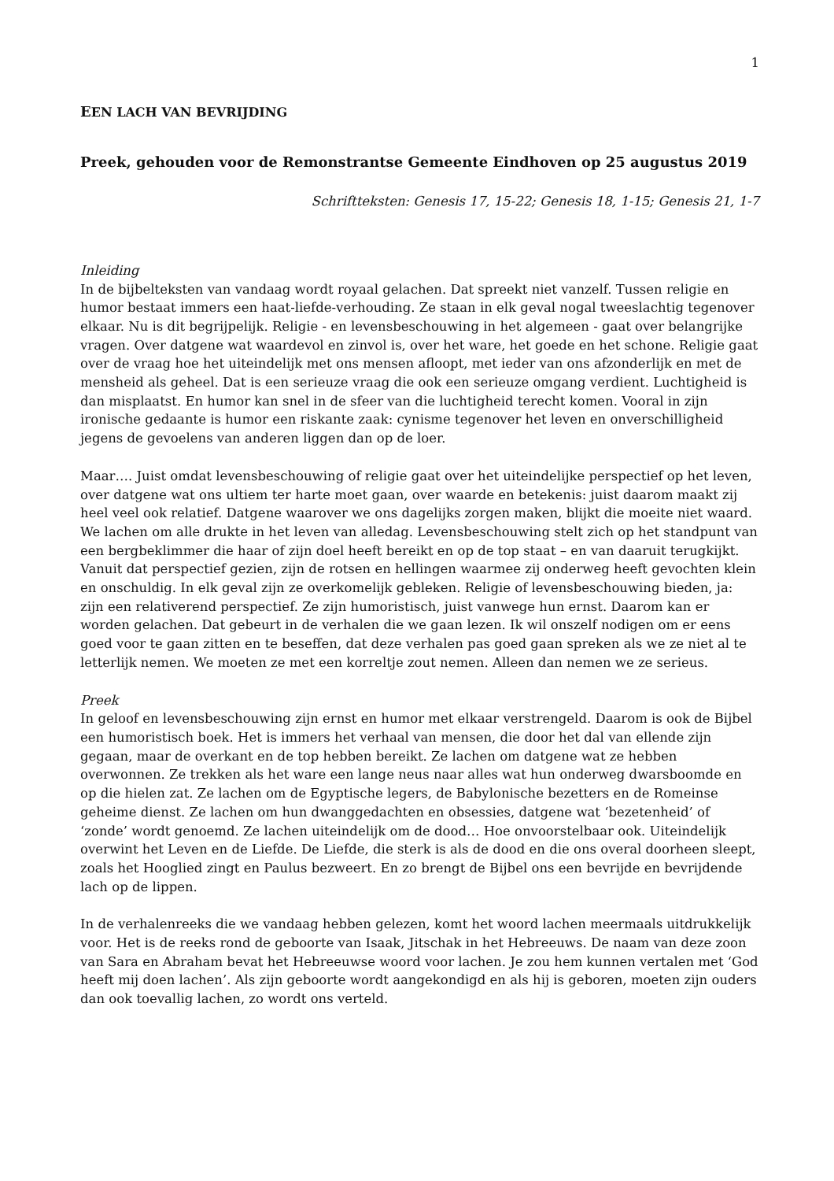1
EEN LACH VAN BEVRIJDING
Preek, gehouden voor de Remonstrantse Gemeente Eindhoven op 25 augustus 2019
Schriftteksten: Genesis 17, 15-22; Genesis 18, 1-15; Genesis 21, 1-7
Inleiding
In de bijbelteksten van vandaag wordt royaal gelachen. Dat spreekt niet vanzelf. Tussen religie en humor bestaat immers een haat-liefde-verhouding. Ze staan in elk geval nogal tweeslachtig tegenover elkaar. Nu is dit begrijpelijk. Religie - en levensbeschouwing in het algemeen - gaat over belangrijke vragen. Over datgene wat waardevol en zinvol is, over het ware, het goede en het schone. Religie gaat over de vraag hoe het uiteindelijk met ons mensen afloopt, met ieder van ons afzonderlijk en met de mensheid als geheel. Dat is een serieuze vraag die ook een serieuze omgang verdient. Luchtigheid is dan misplaatst. En humor kan snel in de sfeer van die luchtigheid terecht komen. Vooral in zijn ironische gedaante is humor een riskante zaak: cynisme tegenover het leven en onverschilligheid jegens de gevoelens van anderen liggen dan op de loer.
Maar…. Juist omdat levensbeschouwing of religie gaat over het uiteindelijke perspectief op het leven, over datgene wat ons ultiem ter harte moet gaan, over waarde en betekenis: juist daarom maakt zij heel veel ook relatief. Datgene waarover we ons dagelijks zorgen maken, blijkt die moeite niet waard. We lachen om alle drukte in het leven van alledag. Levensbeschouwing stelt zich op het standpunt van een bergbeklimmer die haar of zijn doel heeft bereikt en op de top staat – en van daaruit terugkijkt. Vanuit dat perspectief gezien, zijn de rotsen en hellingen waarmee zij onderweg heeft gevochten klein en onschuldig. In elk geval zijn ze overkomelijk gebleken. Religie of levensbeschouwing bieden, ja: zijn een relativerend perspectief. Ze zijn humoristisch, juist vanwege hun ernst. Daarom kan er worden gelachen. Dat gebeurt in de verhalen die we gaan lezen. Ik wil onszelf nodigen om er eens goed voor te gaan zitten en te beseffen, dat deze verhalen pas goed gaan spreken als we ze niet al te letterlijk nemen. We moeten ze met een korreltje zout nemen. Alleen dan nemen we ze serieus.
Preek
In geloof en levensbeschouwing zijn ernst en humor met elkaar verstrengeld. Daarom is ook de Bijbel een humoristisch boek. Het is immers het verhaal van mensen, die door het dal van ellende zijn gegaan, maar de overkant en de top hebben bereikt. Ze lachen om datgene wat ze hebben overwonnen. Ze trekken als het ware een lange neus naar alles wat hun onderweg dwarsboomde en op die hielen zat. Ze lachen om de Egyptische legers, de Babylonische bezetters en de Romeinse geheime dienst. Ze lachen om hun dwanggedachten en obsessies, datgene wat ‘bezetenheid’ of ‘zonde’ wordt genoemd. Ze lachen uiteindelijk om de dood… Hoe onvoorstelbaar ook. Uiteindelijk overwint het Leven en de Liefde. De Liefde, die sterk is als de dood en die ons overal doorheen sleept, zoals het Hooglied zingt en Paulus bezweert. En zo brengt de Bijbel ons een bevrijde en bevrijdende lach op de lippen.
In de verhalenreeks die we vandaag hebben gelezen, komt het woord lachen meermaals uitdrukkelijk voor. Het is de reeks rond de geboorte van Isaak, Jitschak in het Hebreeuws. De naam van deze zoon van Sara en Abraham bevat het Hebreeuwse woord voor lachen. Je zou hem kunnen vertalen met ‘God heeft mij doen lachen’. Als zijn geboorte wordt aangekondigd en als hij is geboren, moeten zijn ouders dan ook toevallig lachen, zo wordt ons verteld.